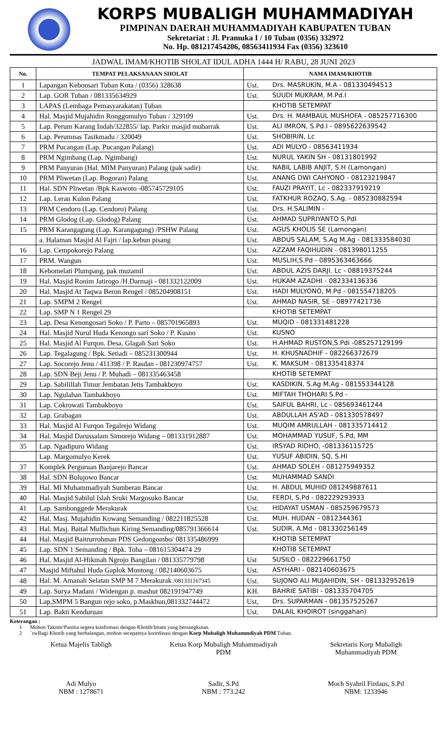KORPS MUBALIGH MUHAMMADIYAH
PIMPINAN DAERAH MUHAMMADIYAH KABUPATEN TUBAN
Sekretariat : Jl. Pramuka I / 10 Tuban (0356) 332972
No. Hp. 081217454206, 08563411934 Fax (0356) 323610
JADWAL IMAM/KHOTIB SHOLAT IDUL ADHA 1444 H/ RABU, 28 JUNI 2023
| No. | TEMPAT PELAKSANAAN SHOLAT | NAMA IMAM/KHOTIB | |
| --- | --- | --- | --- |
| 1 | Lapangan Kebonsari Tuban Kota / (0356) 328638 | Ust. | Drs. MASRUKIN, M.A - 081330494513 |
| 2 | Lap. GOR Tuban / 081335634929 | Ust. | SUUDI MUKRAM, M.Pd.I |
| 3 | LAPAS (Lembaga Pemasyarakatan) Tuban | | KHOTIB SETEMPAT |
| 4 | Hal. Masjid Mujahidin Ronggomulyo Tuban / 329109 | Ust. | Drs. H. MAMBAUL MUSHOFA - 085257716300 |
| 5 | Lap. Perum Karang Indah/322855/ lap. Parkir masjid mubarrak | Ust. | ALI IMRON, S.Pd.I - 0895622639542 |
| 6 | Lap. Perumnas Tasikmadu / 320049 | Ust. | SHOBIRIN, Lc |
| 7 | PRM Pucangan (Lap. Pucangan Palang) | Ust. | ADI MULYO - 08563411934 |
| 8 | PRM Ngimbang (Lap. Ngimbang) | Ust. | NURUL YAKIN SH - 08131801992 |
| 9 | PRM Panyuran (Hal. MIM Panyuran) Palang (pak sadir) | Ust. | NABIL LABIB ANJIT, S.H (Lamongan) |
| 10 | PRM Pliwetan (Lap. Bogoran) Palang | Ust. | ANANG DWI CAHYONO - 08123219847 |
| 11 | Hal. SDN Pliwetan /Bpk Kaswoto -085745729105 | Ust. | FAUZI PRAYIT, Lc - 082337919219 |
| 12 | Lap. Leran Kulon Palang | Ust. | FATKHUR ROZAQ, S.Ag. - 085230882594 |
| 13 | PRM Cendoro (Lap. Cendoro) Palang | Ust. | Drs. H.SALIMIN - |
| 14 | PRM Glodog (Lap. Glodog) Palang | Ust. | AHMAD SUPRIYANTO S,PdI |
| 15 | PRM Karangagung (Lap. Karangagung) /PSHW Palang | Ust. | AGUS KHOLIS SE (Lamongan) |
| | a. Halaman Masjid Al Fajri / lap.kebun pisang | Ust. | ABDUS SALAM, S.Ag M.Ag - 081333584030 |
| 16 | Lap. Cempokorejo Palang | Ust. | AZZAM FAQIHUDIN - 081398011255 |
| 17 | PRM. Wangun | Ust. | MUSLIH,S.Pd - 0895363463666 |
| 18 | Kebomelati Plumpang, pak muzamil | Ust. | ABDUL AZIS DARJI. Lc - 08819375244 |
| 19 | Hal. Masjid Ronim Jatirogo /H.Darmaji - 081332122009 | Ust. | HUKAM AZADHI - 082334136336 |
| 20 | Hal. Masjid At Taqwa Beron Rengel / 085204908151 | Ust. | HADI MULYONO, M.Pd - 081554718205 |
| 21 | Lap. SMPM 2 Rengel | Ust. | AHMAD NASIR, SE - 08977421736 |
| 22 | Lap. SMP N 1 Rengel 29 | | KHOTIB SETEMPAT |
| 23 | Lap. Desa Kenongosari Soko / P. Parto – 085701965893 | Ust. | MUQID - 081331481228 |
| 24 | Hal. Masjid Nurul Huda Kenongo sari Soko / P. Kusno | Ust. | KUSNO |
| 25 | Hal. Masjid Al Furqon. Desa. Glagah Sari Soko | Ust. | H.AHMAD RUSTON,S.Pdi -085257129199 |
| 26 | Lap. Tegalagung / Bpk. Setiadi – 085231300944 | Ust. | H. KHUSNADHIF - 082266372679 |
| 27 | Lap. Socorejo Jenu / 411398 / P. Rasdan - 081230974757 | Ust. | K. MAKSUM - 081335418374 |
| 28 | Lap. SDN Beji Jenu / P. Muhadi – 081335463458 | | KHOTIB SETEMPAT |
| 29 | Lap. Sabilillah Timur Jembatan Jetis Tambakboyo | Ust. | KASDIKIN, S.Ag M.Ag - 081553344128 |
| 30 | Lap. Ngulahan Tambakboyo | Ust. | MIFTAH THOHARI S.Pd - |
| 31 | Lap. Cokrowati Tambakboyo | Ust. | SAIFUL BAHRI, Lc - 085693461244 |
| 32 | Lap. Grabagan | Ust. | ABDULLAH AS'AD - 081330578497 |
| 33 | Hal. Masjid Al Furqon Tegalrejo Widang | Ust. | MUQIM AMRULLAH - 081335714412 |
| 34 | Hal. Masjid Darussalam Simorejo Widang – 081331912887 | Ust. | MOHAMMAD YUSUF, S.Pd, MM |
| 35 | Lap. Ngadipuro Widang | Ust. | IRSYAD RIDHO, -081336115725 |
| | Lap. Margomulyo Kerek | Ust. | YUSUF ABIDIN, SQ, S.HI |
| 37 | Komplek Perguruan Banjarejo Bancar | Ust. | AHMAD SOLEH - 081275949352 |
| 38 | Hal. SDN Bulujowo Bancar | Ust. | MUHAMMAD SANDI |
| 39 | Hal. MI Muhammadiyah Sumberan Bancar | Ust. | H. ABDUL MUHID 081249887611 |
| 40 | Hal. Masjid Sabilul Islah Sruki Margosuko Bancar | Ust. | FERDI, S.Pd - 082229293933 |
| 41 | Lap. Sambonggede Merakurak | Ust. | HIDAYAT USMAN - 085259679573 |
| 42 | Hal. Masj. Mujahidin Kowang Semanding / 082211825528 | Ust. | MUH. HUDAN – 0812344361 |
| 43 | Hal. Masj. Baital Muflichun Kiring Semanding/085791366614 | Ust. | SUDIR, A.Md - 081330256149 |
| 44 | Hal. Masjid Baitrurrohman PDS Gedongombo/ 081335486999 | | KHOTIB SETEMPAT |
| 45 | Lap. SDN 1 Semanding / Bpk. Toha – 081615304474 29 | | KHOTIB SETEMPAT |
| 46 | Hal. Masjid Al-Hikmah Ngrojo Bangilan / 081335779798 | Ust | SUSILO - 082229661750 |
| 47 | Masjid Miftahul Huda Gaplok Montong / 082140603675 | Ust. | ASYHARI - 082140603675 |
| 48 | Hal. M. Amanah Selatan SMP M 7 Merakurak /081331167345 | Ust. | SUJONO ALI MUJAHIDIN, SH - 081332952619 |
| 49 | Lap. Surya Madani / Widengan p. mashur 082191947749 | KH. | BAHRIE SATIBI - 081335704705 |
| 50 | Lap,SMPM 5 Bangun rejo soko, p.Maskhun,081332744472 | Ust, | Drs. SUPARMAN - 081357525267 |
| 51 | Lap. Bakti Kenduruan | Ust. | DALAIL KHOIROT (singgahan) |
Keterangan :
1 Mohon Takmir/Panitia segera konfirmasi dengan Khotib/Imam yang bersangkutan.
2 `swBagi Khotib yang berhalangan, mohon secepatnya koordinasi dengan Korp Mubaligh Muhammdiyah PDM Tuban.
Ketua Majelis Tabligh
Adi Mulyo
NBM : 1278671
Ketua Korp Mubaligh Muhammadiyah
PDM
Sadir, S.Pd
NBM : 773.242
Sekretaris Korp Mubaligh
Muhammadiyah PDM
Moch Syahril Firdaus, S.Pd
NBM: 1233946